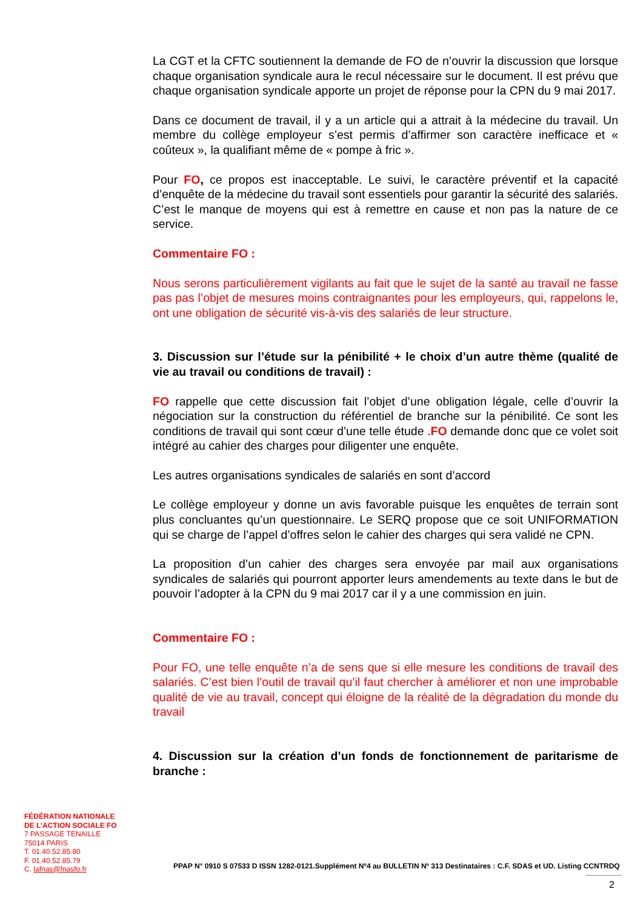La CGT et la CFTC soutiennent la demande de FO de n’ouvrir la discussion que lorsque chaque organisation syndicale aura le recul nécessaire sur le document. Il est prévu que chaque organisation syndicale apporte un projet de réponse pour la CPN du 9 mai 2017.
Dans ce document de travail, il y a un article qui a attrait à la médecine du travail. Un membre du collège employeur s’est permis d’affirmer son caractère inefficace et « coûteux », la qualifiant même de « pompe à fric ».
Pour FO, ce propos est inacceptable. Le suivi, le caractère préventif et la capacité d’enquête de la médecine du travail sont essentiels pour garantir la sécurité des salariés. C’est le manque de moyens qui est à remettre en cause et non pas la nature de ce service.
Commentaire FO :
Nous serons particulièrement vigilants au fait que le sujet de la santé au travail ne fasse pas pas l’objet de mesures moins contraignantes pour les employeurs, qui, rappelons le, ont une obligation de sécurité vis-à-vis des salariés de leur structure.
3. Discussion sur l’étude sur la pénibilité + le choix d’un autre thème (qualité de vie au travail ou conditions de travail) :
FO rappelle que cette discussion fait l’objet d’une obligation légale, celle d’ouvrir la négociation sur la construction du référentiel de branche sur la pénibilité. Ce sont les conditions de travail qui sont cœur d’une telle étude .FO demande donc que ce volet soit intégré au cahier des charges pour diligenter une enquête.
Les autres organisations syndicales de salariés en sont d’accord
Le collège employeur y donne un avis favorable puisque les enquêtes de terrain sont plus concluantes qu’un questionnaire. Le SERQ propose que ce soit UNIFORMATION qui se charge de l’appel d’offres selon le cahier des charges qui sera validé ne CPN.
La proposition d’un cahier des charges sera envoyée par mail aux organisations syndicales de salariés qui pourront apporter leurs amendements au texte dans le but de pouvoir l’adopter à la CPN du 9 mai 2017 car il y a une commission en juin.
Commentaire FO :
Pour FO, une telle enquête n’a de sens que si elle mesure les conditions de travail des salariés. C’est bien l’outil de travail qu’il faut chercher à améliorer et non une improbable qualité de vie au travail, concept qui éloigne de la réalité de la dégradation du monde du travail
4. Discussion sur la création d’un fonds de fonctionnement de paritarisme de branche :
FÉDÉRATION NATIONALE
DE L’ACTION SOCIALE FO
7 PASSAGE TENAILLE
75014 PARIS
T. 01.40.52.85.80
F. 01.40.52.85.79
C. lafnas@fnasfo.fr
PPAP N° 0910 S 07533 D ISSN 1282-0121.Supplément Nº4 au BULLETIN Nº 313 Destinataires : C.F. SDAS et UD. Listing CCNTRDQ
2